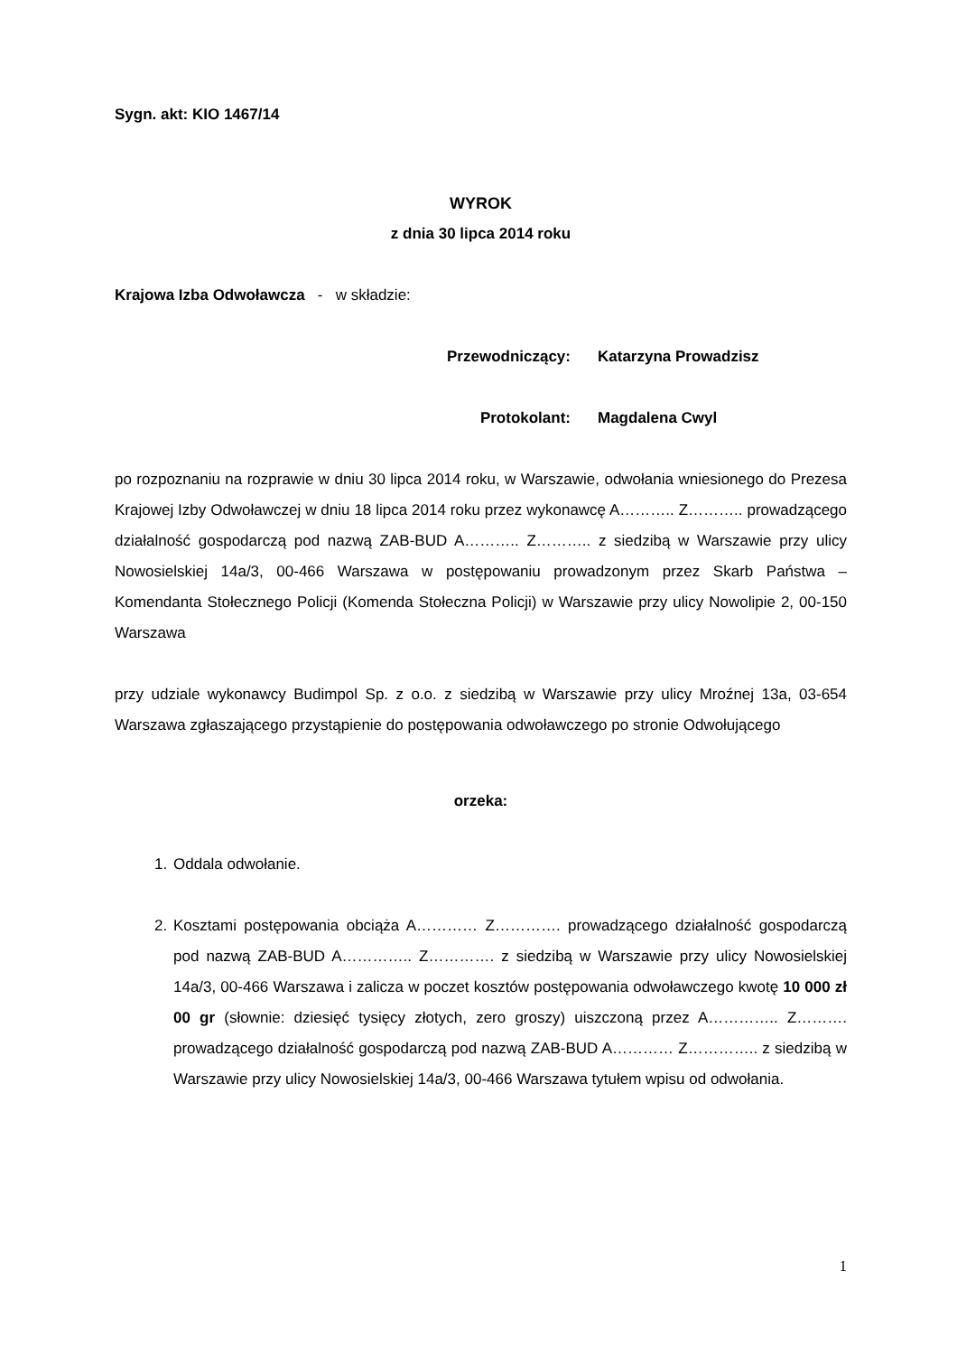Sygn. akt: KIO 1467/14
WYROK
z dnia 30 lipca 2014 roku
Krajowa Izba Odwoławcza - w składzie:
Przewodniczący: Katarzyna Prowadzisz
Protokolant: Magdalena Cwyl
po rozpoznaniu na rozprawie w dniu 30 lipca 2014 roku, w Warszawie, odwołania wniesionego do Prezesa Krajowej Izby Odwoławczej w dniu 18 lipca 2014 roku przez wykonawcę A……….. Z……….. prowadzącego działalność gospodarczą pod nazwą ZAB-BUD A……….. Z……….. z siedzibą w Warszawie przy ulicy Nowosielskiej 14a/3, 00-466 Warszawa w postępowaniu prowadzonym przez Skarb Państwa – Komendanta Stołecznego Policji (Komenda Stołeczna Policji) w Warszawie przy ulicy Nowolipie 2, 00-150 Warszawa
przy udziale wykonawcy Budimpol Sp. z o.o. z siedzibą w Warszawie przy ulicy Mroźnej 13a, 03-654 Warszawa zgłaszającego przystąpienie do postępowania odwoławczego po stronie Odwołującego
orzeka:
1. Oddala odwołanie.
2. Kosztami postępowania obciąża A………… Z…………. prowadzącego działalność gospodarczą pod nazwą ZAB-BUD A………….. Z…………. z siedzibą w Warszawie przy ulicy Nowosielskiej 14a/3, 00-466 Warszawa i zalicza w poczet kosztów postępowania odwoławczego kwotę 10 000 zł 00 gr (słownie: dziesięć tysięcy złotych, zero groszy) uiszczoną przez A………….. Z………. prowadzącego działalność gospodarczą pod nazwą ZAB-BUD A………… Z………….. z siedzibą w Warszawie przy ulicy Nowosielskiej 14a/3, 00-466 Warszawa tytułem wpisu od odwołania.
1